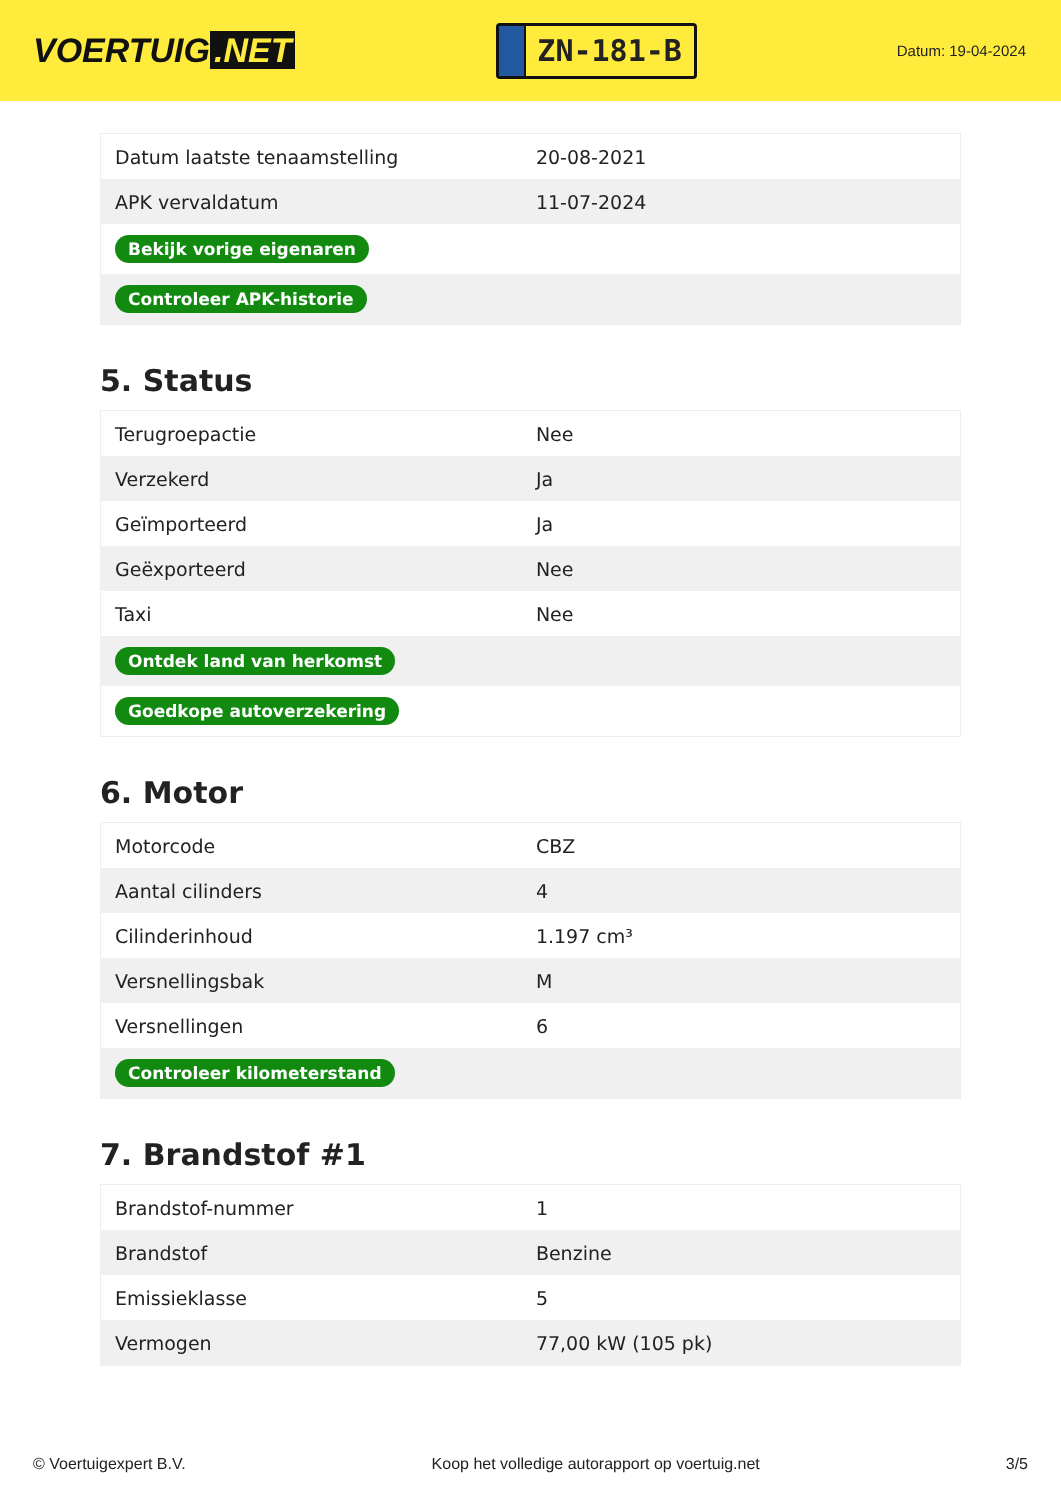VOERTUIG.NET
ZN-181-B
Datum: 19-04-2024
| Datum laatste tenaamstelling | 20-08-2021 |
| APK vervaldatum | 11-07-2024 |
| Bekijk vorige eigenaren | |
| Controleer APK-historie | |
5. Status
| Terugroepactie | Nee |
| Verzekerd | Ja |
| Geïmporteerd | Ja |
| Geëxporteerd | Nee |
| Taxi | Nee |
| Ontdek land van herkomst | |
| Goedkope autoverzekering | |
6. Motor
| Motorcode | CBZ |
| Aantal cilinders | 4 |
| Cilinderinhoud | 1.197 cm³ |
| Versnellingsbak | M |
| Versnellingen | 6 |
| Controleer kilometerstand | |
7. Brandstof #1
| Brandstof-nummer | 1 |
| Brandstof | Benzine |
| Emissieklasse | 5 |
| Vermogen | 77,00 kW (105 pk) |
© Voertuigexpert B.V. Koop het volledige autorapport op voertuig.net 3/5